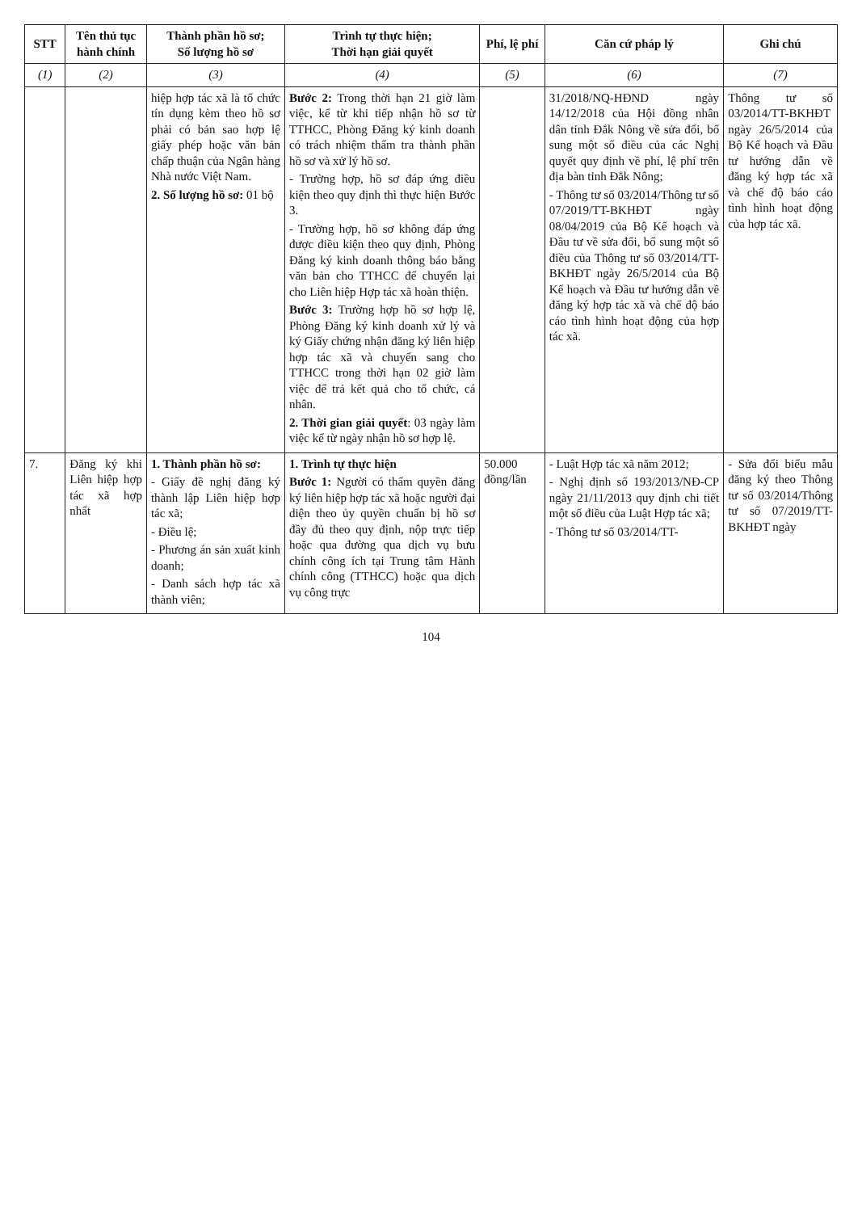| STT | Tên thủ tục hành chính | Thành phần hồ sơ; Số lượng hồ sơ | Trình tự thực hiện; Thời hạn giải quyết | Phí, lệ phí | Căn cứ pháp lý | Ghi chú |
| --- | --- | --- | --- | --- | --- | --- |
| (1) | (2) | (3) | (4) | (5) | (6) | (7) |
| | | hiệp hợp tác xã là tổ chức tín dụng kèm theo hồ sơ phải có bản sao hợp lệ giấy phép hoặc văn bản chấp thuận của Ngân hàng Nhà nước Việt Nam. 2. Số lượng hồ sơ: 01 bộ | Bước 2: Trong thời hạn 21 giờ làm việc, kể từ khi tiếp nhận hồ sơ từ TTHCC, Phòng Đăng ký kinh doanh có trách nhiệm thẩm tra thành phần hồ sơ và xử lý hồ sơ. - Trường hợp, hồ sơ đáp ứng điều kiện theo quy định thì thực hiện Bước 3. - Trường hợp, hồ sơ không đáp ứng được điều kiện theo quy định, Phòng Đăng ký kinh doanh thông báo bằng văn bản cho TTHCC để chuyển lại cho Liên hiệp Hợp tác xã hoàn thiện. Bước 3: Trường hợp hồ sơ hợp lệ, Phòng Đăng ký kinh doanh xử lý và ký Giấy chứng nhận đăng ký liên hiệp hợp tác xã và chuyển sang cho TTHCC trong thời hạn 02 giờ làm việc để trả kết quả cho tổ chức, cá nhân. 2. Thời gian giải quyết : 03 ngày làm việc kể từ ngày nhận hồ sơ hợp lệ. | | 31/2018/NQ-HĐND ngày 14/12/2018 của Hội đồng nhân dân tỉnh Đắk Nông về sửa đổi, bổ sung một số điều của các Nghị quyết quy định về phí, lệ phí trên địa bàn tỉnh Đắk Nông; - Thông tư số 03/2014/Thông tư số 07/2019/TT-BKHĐT ngày 08/04/2019 của Bộ Kế hoạch và Đầu tư về sửa đổi, bổ sung một số điều của Thông tư số 03/2014/TT-BKHĐT ngày 26/5/2014 của Bộ Kế hoạch và Đầu tư hướng dẫn về đăng ký hợp tác xã và chế độ báo cáo tình hình hoạt động của hợp tác xã. | Thông tư số 03/2014/TT-BKHĐT ngày 26/5/2014 của Bộ Kế hoạch và Đầu tư hướng dẫn về đăng ký hợp tác xã và chế độ báo cáo tình hình hoạt động của hợp tác xã. |
| 7. | Đăng ký khi Liên hiệp hợp tác xã hợp nhất | 1. Thành phần hồ sơ: - Giấy đề nghị đăng ký thành lập Liên hiệp hợp tác xã; - Điều lệ; - Phương án sản xuất kinh doanh; - Danh sách hợp tác xã thành viên; | 1. Trình tự thực hiện Bước 1: Người có thẩm quyền đăng ký liên hiệp hợp tác xã hoặc người đại diện theo ủy quyền chuẩn bị hồ sơ đầy đủ theo quy định, nộp trực tiếp hoặc qua đường qua dịch vụ bưu chính công ích tại Trung tâm Hành chính công (TTHCC) hoặc qua dịch vụ công trực | 50.000 đồng/lần | - Luật Hợp tác xã năm 2012; - Nghị định số 193/2013/NĐ-CP ngày 21/11/2013 quy định chi tiết một số điều của Luật Hợp tác xã; - Thông tư số 03/2014/TT- | - Sửa đổi biểu mẫu đăng ký theo Thông tư số 03/2014/Thông tư số 07/2019/TT-BKHĐT ngày |
104